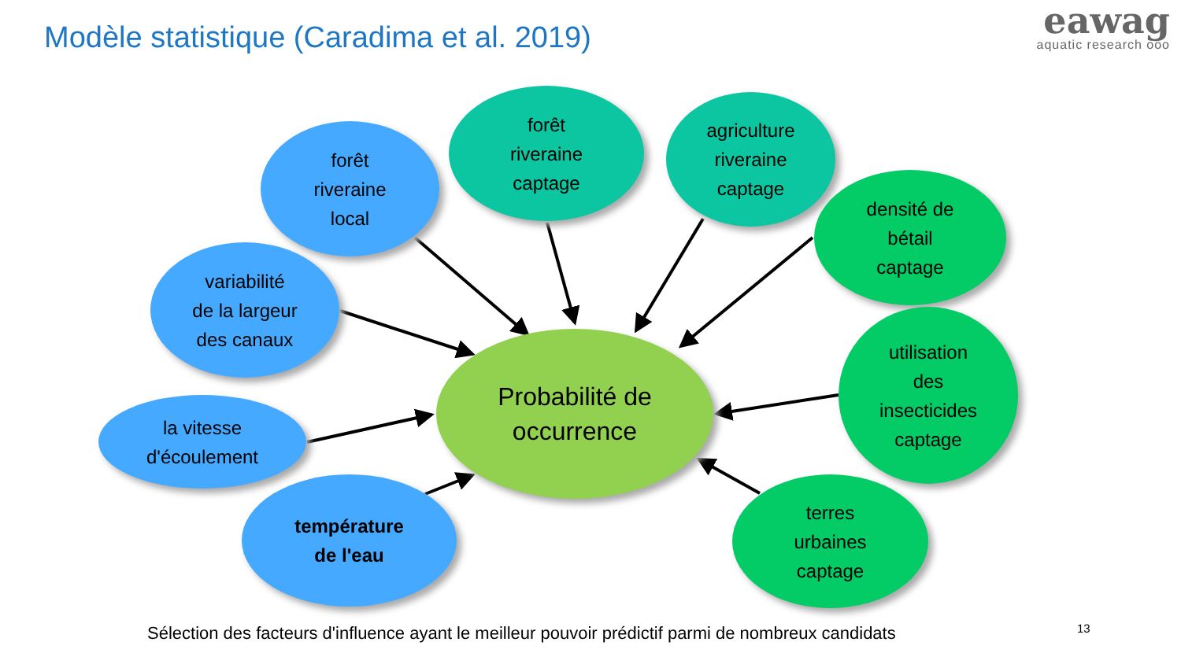Modèle statistique (Caradima et al. 2019)
eawag
aquatic research ooo
forêt
riveraine
local
forêt
riveraine
captage
agriculture
riveraine
captage
densité de
bétail
captage
variabilité
de la largeur
des canaux
Probabilité de
occurrence
utilisation
des
insecticides
captage
la vitesse
d'écoulement
température
de l'eau
terres
urbaines
captage
Sélection des facteurs d'influence ayant le meilleur pouvoir prédictif parmi de nombreux candidats
13